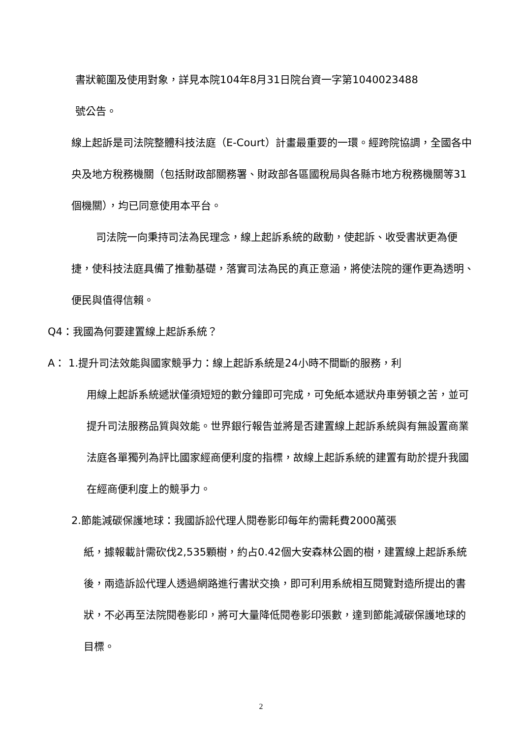書狀範圍及使用對象，詳見本院104年8月31日院台資一字第1040023488
號公告。
線上起訴是司法院整體科技法庭（E-Court）計畫最重要的一環。經跨院協調，全國各中央及地方稅務機關（包括財政部關務署、財政部各區國稅局與各縣市地方稅務機關等31個機關），均已同意使用本平台。
司法院一向秉持司法為民理念，線上起訴系統的啟動，使起訴、收受書狀更為便捷，使科技法庭具備了推動基礎，落實司法為民的真正意涵，將使法院的運作更為透明、便民與值得信賴。
Q4：我國為何要建置線上起訴系統？
A： 1.提升司法效能與國家競爭力：線上起訴系統是24小時不間斷的服務，利
用線上起訴系統遞狀僅須短短的數分鐘即可完成，可免紙本遞狀舟車勞頓之苦，並可提升司法服務品質與效能。世界銀行報告並將是否建置線上起訴系統與有無設置商業法庭各單獨列為評比國家經商便利度的指標，故線上起訴系統的建置有助於提升我國在經商便利度上的競爭力。
2.節能減碳保護地球：我國訴訟代理人閱卷影印每年約需耗費2000萬張
紙，據報載計需砍伐2,535顆樹，約占0.42個大安森林公園的樹，建置線上起訴系統後，兩造訴訟代理人透過網路進行書狀交換，即可利用系統相互閱覽對造所提出的書狀，不必再至法院閱卷影印，將可大量降低閱卷影印張數，達到節能減碳保護地球的目標。
2